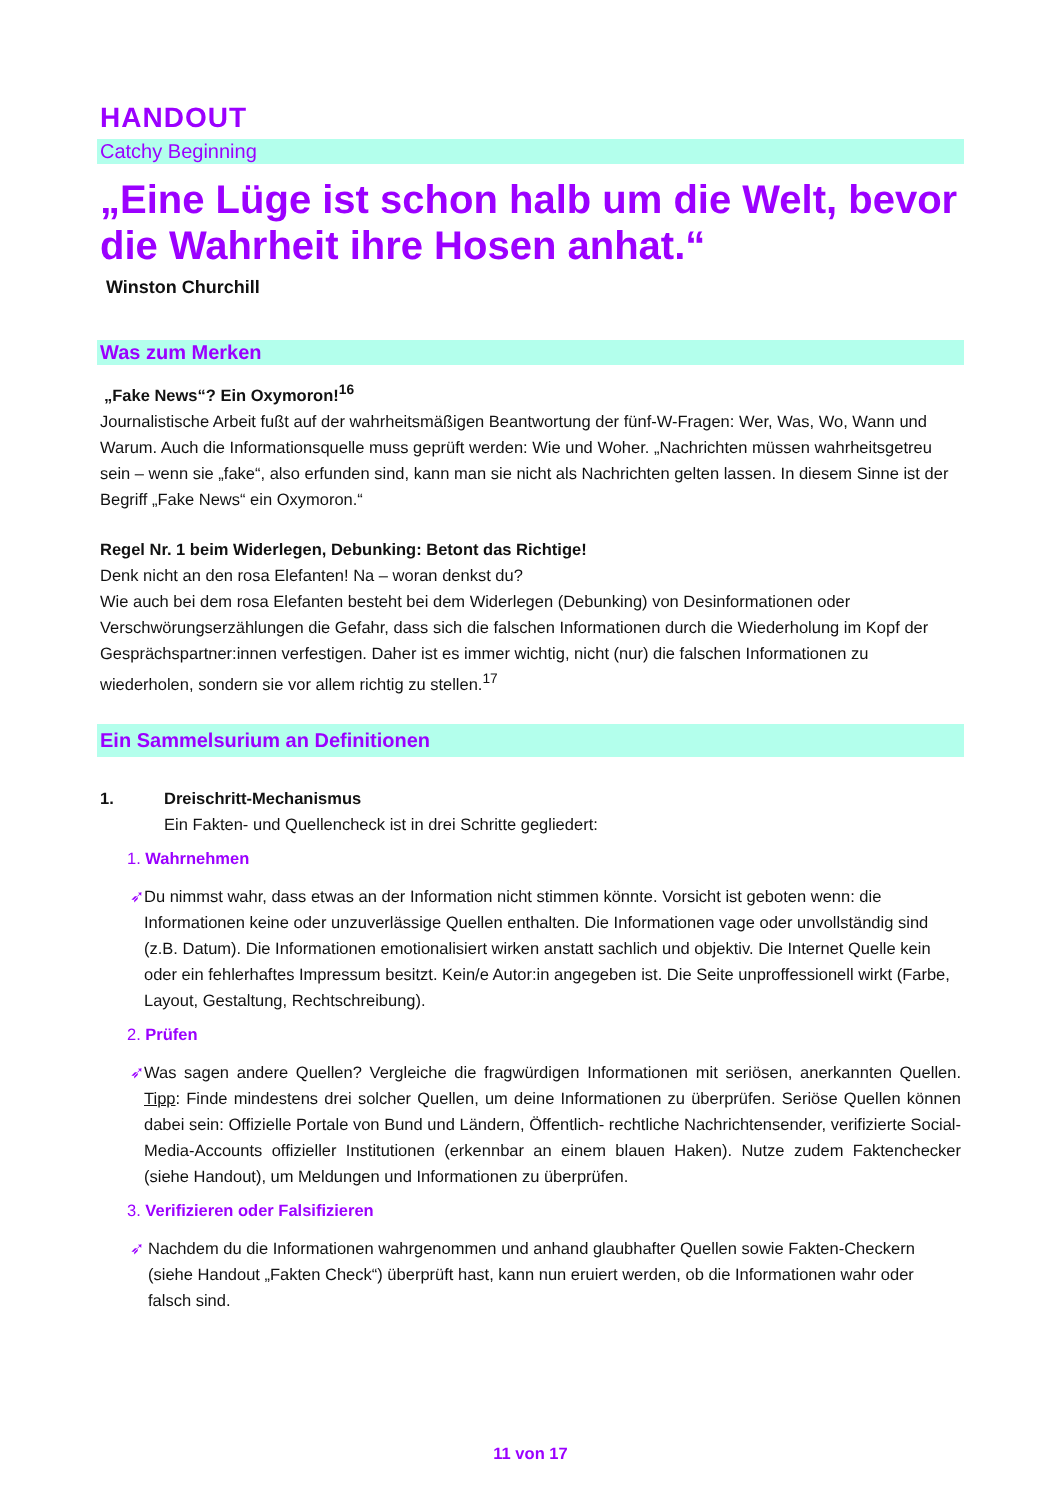HANDOUT
Catchy Beginning
„Eine Lüge ist schon halb um die Welt, bevor die Wahrheit ihre Hosen anhat.“
Winston Churchill
Was zum Merken
„Fake News“? Ein Oxymoron!<sup>16</sup>
Journalistische Arbeit fußt auf der wahrheitsmäßigen Beantwortung der fünf-W-Fragen: Wer, Was, Wo, Wann und Warum. Auch die Informationsquelle muss geprüft werden: Wie und Woher. „Nachrichten müssen wahrheitsgetreu sein – wenn sie „fake“, also erfunden sind, kann man sie nicht als Nachrichten gelten lassen. In diesem Sinne ist der Begriff „Fake News“ ein Oxymoron.“
Regel Nr. 1 beim Widerlegen, Debunking: Betont das Richtige!
Denk nicht an den rosa Elefanten! Na – woran denkst du?
Wie auch bei dem rosa Elefanten besteht bei dem Widerlegen (Debunking) von Desinformationen oder Verschwörungserzählungen die Gefahr, dass sich die falschen Informationen durch die Wiederholung im Kopf der Gesprächspartner:innen verfestigen. Daher ist es immer wichtig, nicht (nur) die falschen Informationen zu wiederholen, sondern sie vor allem richtig zu stellen.<sup>17</sup>
Ein Sammelsurium an Definitionen
1. Dreischritt-Mechanismus
Ein Fakten- und Quellencheck ist in drei Schritte gegliedert:
1. Wahrnehmen
➶ Du nimmst wahr, dass etwas an der Information nicht stimmen könnte. Vorsicht ist geboten wenn: die Informationen keine oder unzuverlässige Quellen enthalten. Die Informationen vage oder unvollständig sind (z.B. Datum). Die Informationen emotionalisiert wirken anstatt sachlich und objektiv. Die Internet Quelle kein oder ein fehlerhaftes Impressum besitzt. Kein/e Autor:in angegeben ist. Die Seite unproffessionell wirkt (Farbe, Layout, Gestaltung, Rechtschreibung).
2. Prüfen
➶ Was sagen andere Quellen? Vergleiche die fragwürdigen Informationen mit seriösen, anerkannten Quellen. Tipp: Finde mindestens drei solcher Quellen, um deine Informationen zu überprüfen. Seriöse Quellen können dabei sein: Offizielle Portale von Bund und Ländern, Öffentlich- rechtliche Nachrichtensender, verifizierte Social-Media-Accounts offizieller Institutionen (erkennbar an einem blauen Haken). Nutze zudem Faktenchecker (siehe Handout), um Meldungen und Informationen zu überprüfen.
3. Verifizieren oder Falsifizieren
➶ Nachdem du die Informationen wahrgenommen und anhand glaubhafter Quellen sowie Fakten-Checkern (siehe Handout „Fakten Check“) überprüft hast, kann nun eruiert werden, ob die Informationen wahr oder falsch sind.
11 von 17